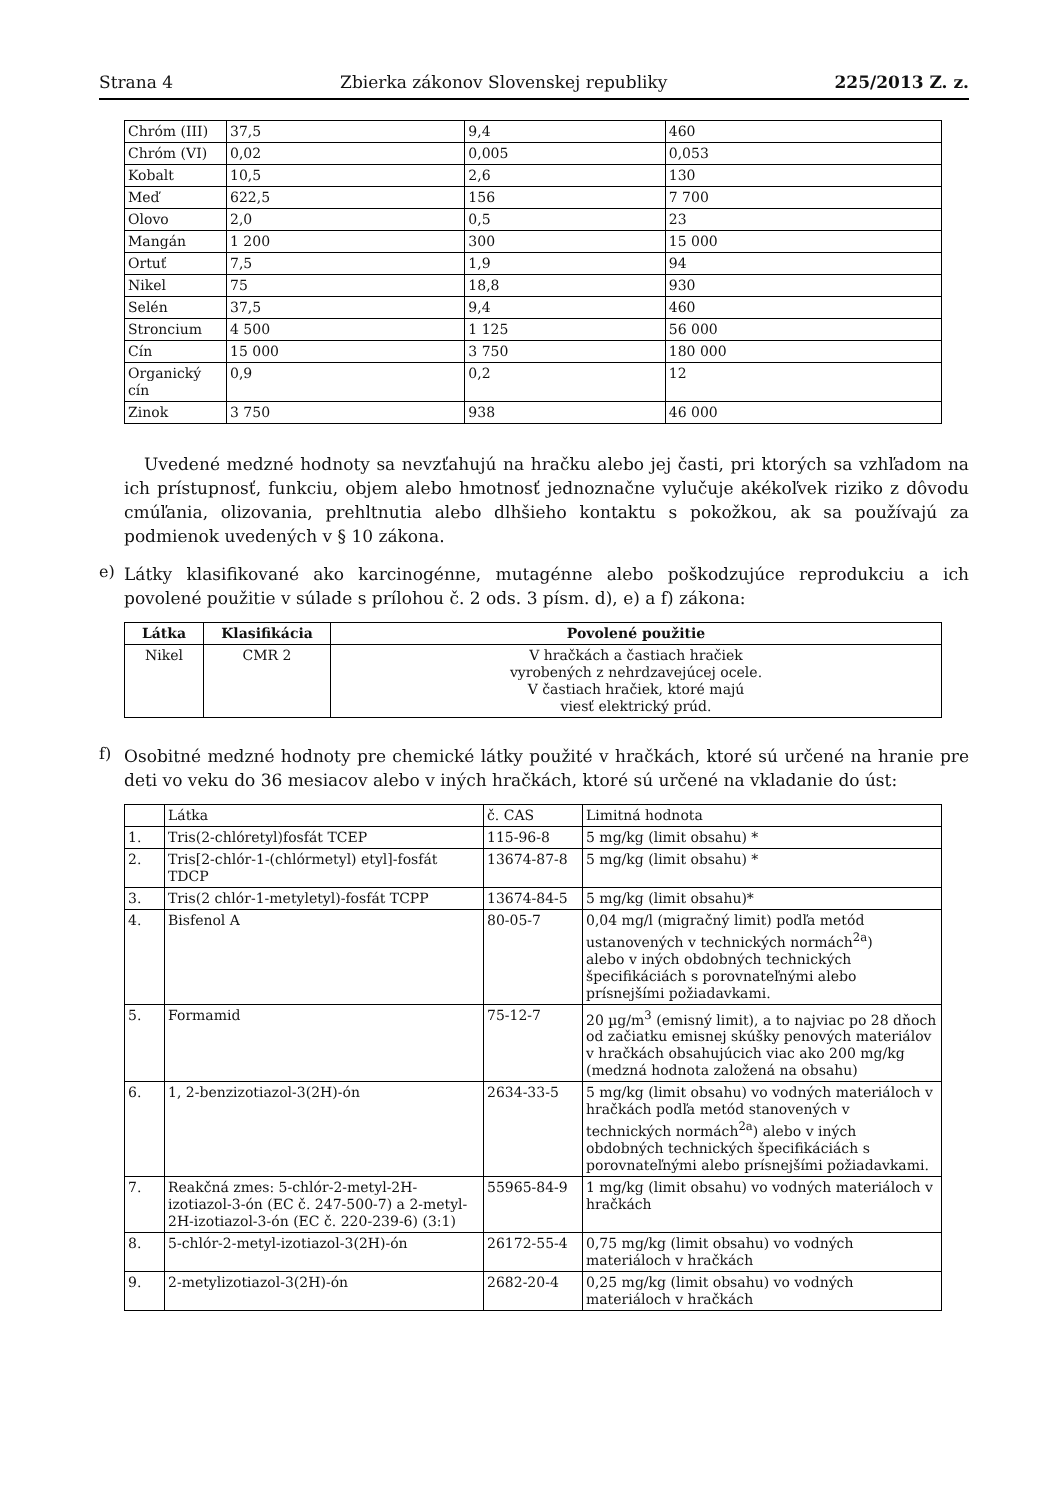Strana 4 Zbierka zákonov Slovenskej republiky 225/2013 Z. z.
| Chróm (III) | 37,5 | 9,4 | 460 |
| Chróm (VI) | 0,02 | 0,005 | 0,053 |
| Kobalt | 10,5 | 2,6 | 130 |
| Meď | 622,5 | 156 | 7 700 |
| Olovo | 2,0 | 0,5 | 23 |
| Mangán | 1 200 | 300 | 15 000 |
| Ortuť | 7,5 | 1,9 | 94 |
| Nikel | 75 | 18,8 | 930 |
| Selén | 37,5 | 9,4 | 460 |
| Stroncium | 4 500 | 1 125 | 56 000 |
| Cín | 15 000 | 3 750 | 180 000 |
| Organický cín | 0,9 | 0,2 | 12 |
| Zinok | 3 750 | 938 | 46 000 |
Uvedené medzné hodnoty sa nevzťahujú na hračku alebo jej časti, pri ktorých sa vzhľadom na ich prístupnosť, funkciu, objem alebo hmotnosť jednoznačne vylučuje akékoľvek riziko z dôvodu cmúľania, olizovania, prehltnutia alebo dlhšieho kontaktu s pokožkou, ak sa používajú za podmienok uvedených v § 10 zákona.
e)
Látky klasifikované ako karcinogénne, mutagénne alebo poškodzujúce reprodukciu a ich povolené použitie v súlade s prílohou č. 2 ods. 3 písm. d), e) a f) zákona:
| Látka | Klasifikácia | Povolené použitie |
| --- | --- | --- |
| Nikel | CMR 2 | V hračkách a častiach hračiek vyrobených z nehrdzavejúcej ocele. V častiach hračiek, ktoré majú viesť elektrický prúd. |
f)
Osobitné medzné hodnoty pre chemické látky použité v hračkách, ktoré sú určené na hranie pre deti vo veku do 36 mesiacov alebo v iných hračkách, ktoré sú určené na vkladanie do úst:
| | Látka | č. CAS | Limitná hodnota |
| 1. | Tris(2-chlóretyl)fosfát TCEP | 115-96-8 | 5 mg/kg (limit obsahu) * |
| 2. | Tris[2-chlór-1-(chlórmetyl) etyl]-fosfát TDCP | 13674-87-8 | 5 mg/kg (limit obsahu) * |
| 3. | Tris(2 chlór-1-metyletyl)-fosfát TCPP | 13674-84-5 | 5 mg/kg (limit obsahu)* |
| 4. | Bisfenol A | 80-05-7 | 0,04 mg/l (migračný limit) podľa metód ustanovených v technických normách<sup>2a</sup>) alebo v iných obdobných technických špecifikáciách s porovnateľnými alebo prísnejšími požiadavkami. |
| 5. | Formamid | 75-12-7 | 20 µg/m<sup>3</sup> (emisný limit), a to najviac po 28 dňoch od začiatku emisnej skúšky penových materiálov v hračkách obsahujúcich viac ako 200 mg/kg (medzná hodnota založená na obsahu) |
| 6. | 1, 2-benzizotiazol-3(2H)-ón | 2634-33-5 | 5 mg/kg (limit obsahu) vo vodných materiáloch v hračkách podľa metód stanovených v technických normách<sup>2a</sup>) alebo v iných obdobných technických špecifikáciách s porovnateľnými alebo prísnejšími požiadavkami. |
| 7. | Reakčná zmes: 5-chlór-2-metyl-2H-izotiazol-3-ón (EC č. 247-500-7) a 2-metyl-2H-izotiazol-3-ón (EC č. 220-239-6) (3:1) | 55965-84-9 | 1 mg/kg (limit obsahu) vo vodných materiáloch v hračkách |
| 8. | 5-chlór-2-metyl-izotiazol-3(2H)-ón | 26172-55-4 | 0,75 mg/kg (limit obsahu) vo vodných materiáloch v hračkách |
| 9. | 2-metylizotiazol-3(2H)-ón | 2682-20-4 | 0,25 mg/kg (limit obsahu) vo vodných materiáloch v hračkách |